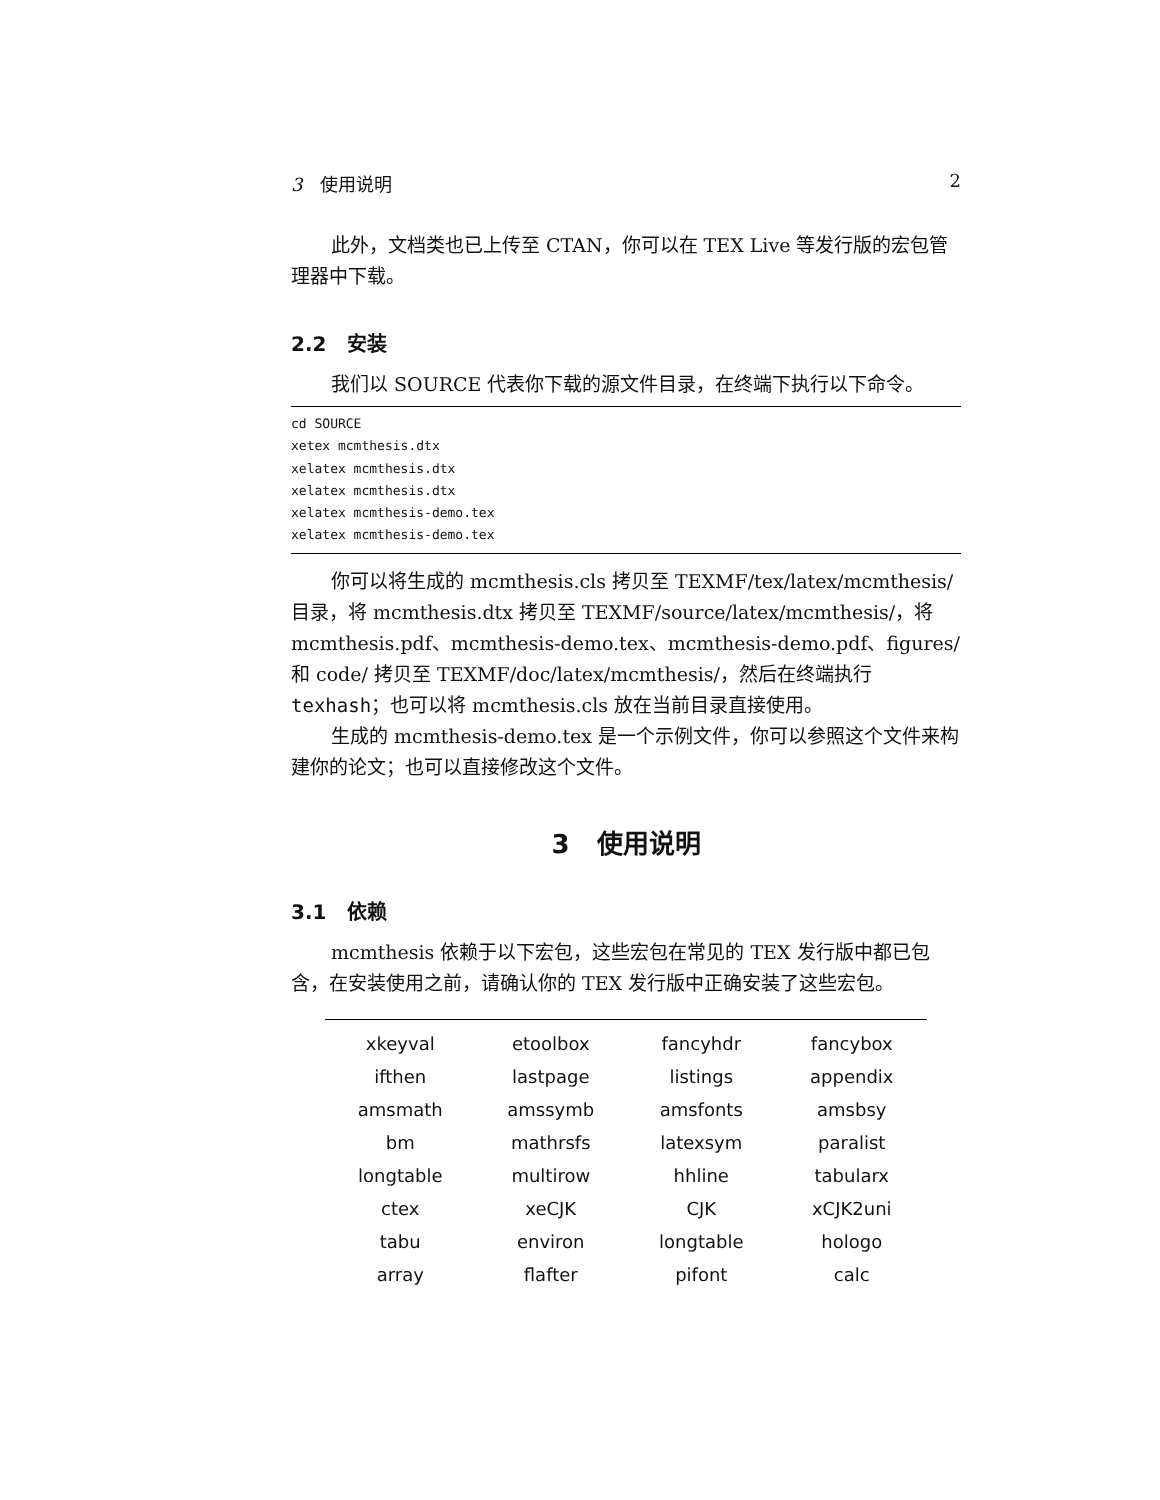3 使用说明 2
此外，文档类也已上传至 CTAN，你可以在 TEX Live 等发行版的宏包管理器中下载。
2.2 安装
我们以 SOURCE 代表你下载的源文件目录，在终端下执行以下命令。
cd SOURCE
xetex mcmthesis.dtx
xelatex mcmthesis.dtx
xelatex mcmthesis.dtx
xelatex mcmthesis-demo.tex
xelatex mcmthesis-demo.tex
你可以将生成的 mcmthesis.cls 拷贝至 TEXMF/tex/latex/mcmthesis/ 目录，将 mcmthesis.dtx 拷贝至 TEXMF/source/latex/mcmthesis/，将 mcmthesis.pdf、mcmthesis-demo.tex、mcmthesis-demo.pdf、figures/ 和 code/ 拷贝至 TEXMF/doc/latex/mcmthesis/，然后在终端执行 texhash；也可以将 mcmthesis.cls 放在当前目录直接使用。
生成的 mcmthesis-demo.tex 是一个示例文件，你可以参照这个文件来构建你的论文；也可以直接修改这个文件。
3 使用说明
3.1 依赖
mcmthesis 依赖于以下宏包，这些宏包在常见的 TEX 发行版中都已包含，在安装使用之前，请确认你的 TEX 发行版中正确安装了这些宏包。
| xkeyval | etoolbox | fancyhdr | fancybox |
| ifthen | lastpage | listings | appendix |
| amsmath | amssymb | amsfonts | amsbsy |
| bm | mathrsfs | latexsym | paralist |
| longtable | multirow | hhline | tabularx |
| ctex | xeCJK | CJK | xCJK2uni |
| tabu | environ | longtable | hologo |
| array | flafter | pifont | calc |